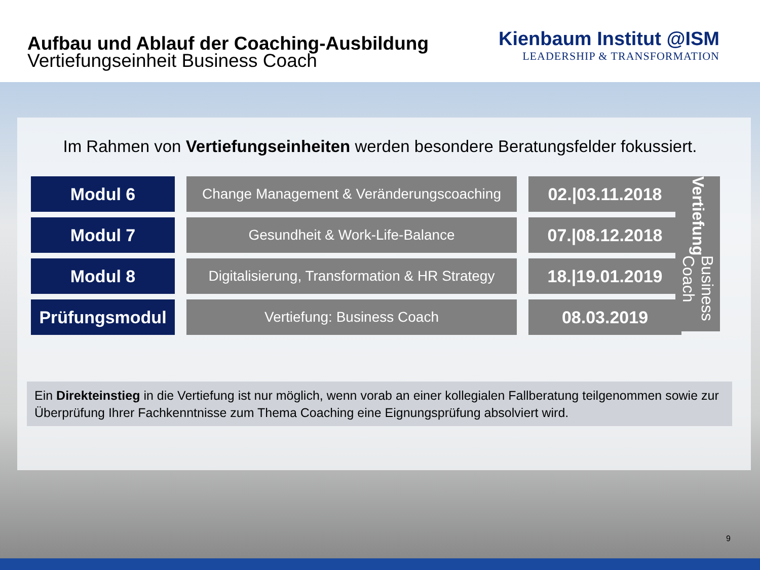Aufbau und Ablauf der Coaching-Ausbildung
Vertiefungseinheit Business Coach
Kienbaum Institut @ISM
LEADERSHIP & TRANSFORMATION
Im Rahmen von Vertiefungseinheiten werden besondere Beratungsfelder fokussiert.
| Modul 6 | Change Management & Veränderungscoaching | 02./03.11.2018 |
| Modul 7 | Gesundheit & Work-Life-Balance | 07./08.12.2018 |
| Modul 8 | Digitalisierung, Transformation & HR Strategy | 18./19.01.2019 |
| Prüfungsmodul | Vertiefung: Business Coach | 08.03.2019 |
Vertiefung Business Coach
Ein Direkteinstieg in die Vertiefung ist nur möglich, wenn vorab an einer kollegialen Fallberatung teilgenommen sowie zur Überprüfung Ihrer Fachkenntnisse zum Thema Coaching eine Eignungsprüfung absolviert wird.
9